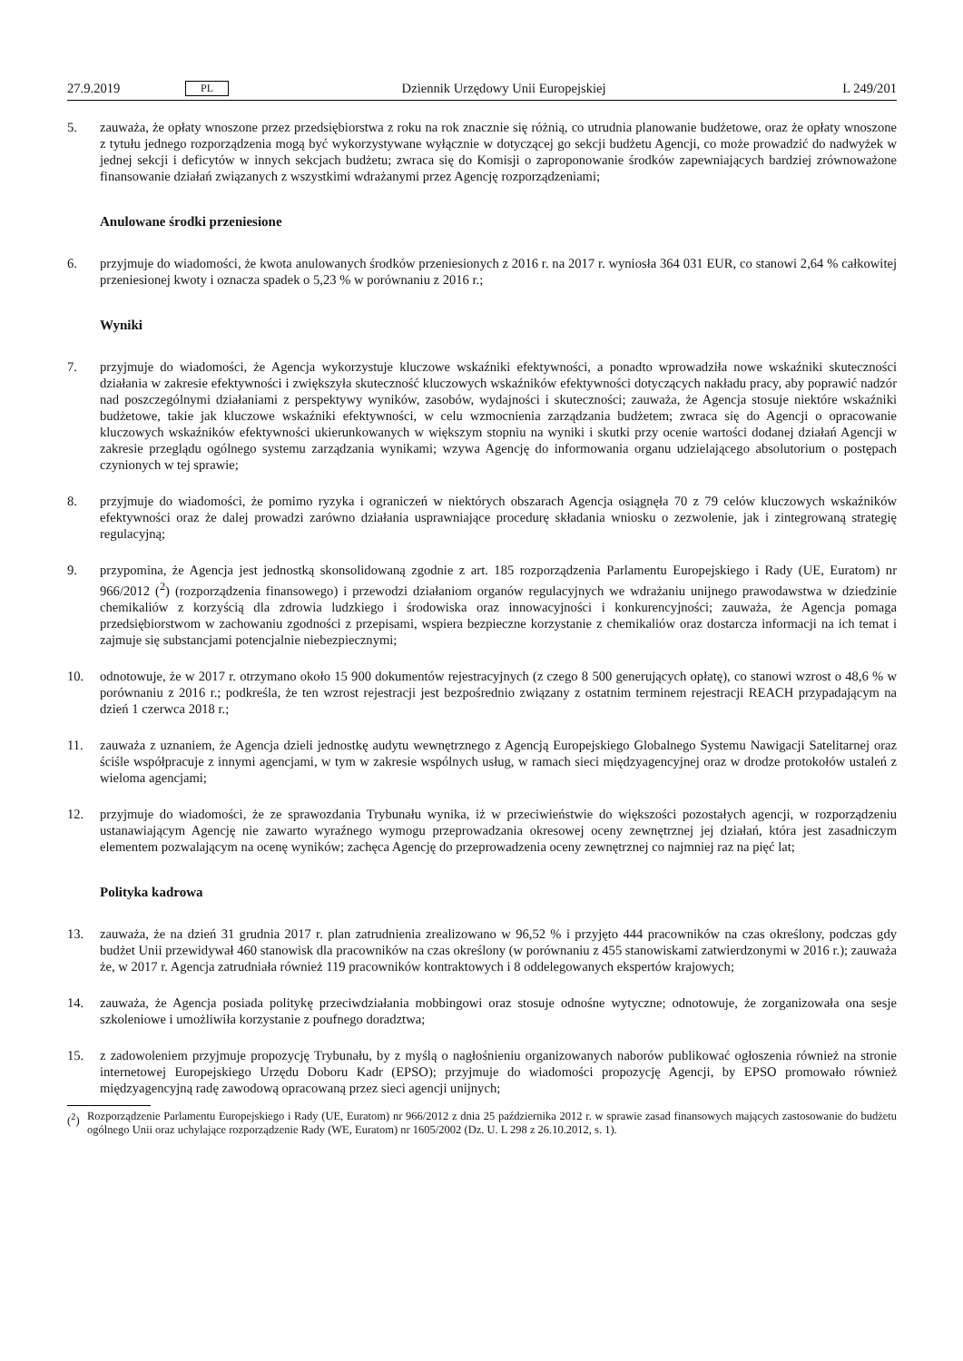27.9.2019 PL Dziennik Urzędowy Unii Europejskiej L 249/201
5. zauważa, że opłaty wnoszone przez przedsiębiorstwa z roku na rok znacznie się różnią, co utrudnia planowanie budżetowe, oraz że opłaty wnoszone z tytułu jednego rozporządzenia mogą być wykorzystywane wyłącznie w dotyczącej go sekcji budżetu Agencji, co może prowadzić do nadwyżek w jednej sekcji i deficytów w innych sekcjach budżetu; zwraca się do Komisji o zaproponowanie środków zapewniających bardziej zrównoważone finansowanie działań związanych z wszystkimi wdrażanymi przez Agencję rozporządzeniami;
Anulowane środki przeniesione
6. przyjmuje do wiadomości, że kwota anulowanych środków przeniesionych z 2016 r. na 2017 r. wyniosła 364 031 EUR, co stanowi 2,64 % całkowitej przeniesionej kwoty i oznacza spadek o 5,23 % w porównaniu z 2016 r.;
Wyniki
7. przyjmuje do wiadomości, że Agencja wykorzystuje kluczowe wskaźniki efektywności, a ponadto wprowadziła nowe wskaźniki skuteczności działania w zakresie efektywności i zwiększyła skuteczność kluczowych wskaźników efektywności dotyczących nakładu pracy, aby poprawić nadzór nad poszczególnymi działaniami z perspektywy wyników, zasobów, wydajności i skuteczności; zauważa, że Agencja stosuje niektóre wskaźniki budżetowe, takie jak kluczowe wskaźniki efektywności, w celu wzmocnienia zarządzania budżetem; zwraca się do Agencji o opracowanie kluczowych wskaźników efektywności ukierunkowanych w większym stopniu na wyniki i skutki przy ocenie wartości dodanej działań Agencji w zakresie przeglądu ogólnego systemu zarządzania wynikami; wzywa Agencję do informowania organu udzielającego absolutorium o postępach czynionych w tej sprawie;
8. przyjmuje do wiadomości, że pomimo ryzyka i ograniczeń w niektórych obszarach Agencja osiągnęła 70 z 79 celów kluczowych wskaźników efektywności oraz że dalej prowadzi zarówno działania usprawniające procedurę składania wniosku o zezwolenie, jak i zintegrowaną strategię regulacyjną;
9. przypomina, że Agencja jest jednostką skonsolidowaną zgodnie z art. 185 rozporządzenia Parlamentu Europejskiego i Rady (UE, Euratom) nr 966/2012 (<sup>2</sup>) (rozporządzenia finansowego) i przewodzi działaniom organów regulacyjnych we wdrażaniu unijnego prawodawstwa w dziedzinie chemikaliów z korzyścią dla zdrowia ludzkiego i środowiska oraz innowacyjności i konkurencyjności; zauważa, że Agencja pomaga przedsiębiorstwom w zachowaniu zgodności z przepisami, wspiera bezpieczne korzystanie z chemikaliów oraz dostarcza informacji na ich temat i zajmuje się substancjami potencjalnie niebezpiecznymi;
10. odnotowuje, że w 2017 r. otrzymano około 15 900 dokumentów rejestracyjnych (z czego 8 500 generujących opłatę), co stanowi wzrost o 48,6 % w porównaniu z 2016 r.; podkreśla, że ten wzrost rejestracji jest bezpośrednio związany z ostatnim terminem rejestracji REACH przypadającym na dzień 1 czerwca 2018 r.;
11. zauważa z uznaniem, że Agencja dzieli jednostkę audytu wewnętrznego z Agencją Europejskiego Globalnego Systemu Nawigacji Satelitarnej oraz ściśle współpracuje z innymi agencjami, w tym w zakresie wspólnych usług, w ramach sieci międzyagencyjnej oraz w drodze protokołów ustaleń z wieloma agencjami;
12. przyjmuje do wiadomości, że ze sprawozdania Trybunału wynika, iż w przeciwieństwie do większości pozostałych agencji, w rozporządzeniu ustanawiającym Agencję nie zawarto wyraźnego wymogu przeprowadzania okresowej oceny zewnętrznej jej działań, która jest zasadniczym elementem pozwalającym na ocenę wyników; zachęca Agencję do przeprowadzenia oceny zewnętrznej co najmniej raz na pięć lat;
Polityka kadrowa
13. zauważa, że na dzień 31 grudnia 2017 r. plan zatrudnienia zrealizowano w 96,52 % i przyjęto 444 pracowników na czas określony, podczas gdy budżet Unii przewidywał 460 stanowisk dla pracowników na czas określony (w porównaniu z 455 stanowiskami zatwierdzonymi w 2016 r.); zauważa że, w 2017 r. Agencja zatrudniała również 119 pracowników kontraktowych i 8 oddelegowanych ekspertów krajowych;
14. zauważa, że Agencja posiada politykę przeciwdziałania mobbingowi oraz stosuje odnośne wytyczne; odnotowuje, że zorganizowała ona sesje szkoleniowe i umożliwiła korzystanie z poufnego doradztwa;
15. z zadowoleniem przyjmuje propozycję Trybunału, by z myślą o nagłośnieniu organizowanych naborów publikować ogłoszenia również na stronie internetowej Europejskiego Urzędu Doboru Kadr (EPSO); przyjmuje do wiadomości propozycję Agencji, by EPSO promowało również międzyagencyjną radę zawodową opracowaną przez sieci agencji unijnych;
(<sup>2</sup>) Rozporządzenie Parlamentu Europejskiego i Rady (UE, Euratom) nr 966/2012 z dnia 25 października 2012 r. w sprawie zasad finansowych mających zastosowanie do budżetu ogólnego Unii oraz uchylające rozporządzenie Rady (WE, Euratom) nr 1605/2002 (Dz. U. L 298 z 26.10.2012, s. 1).